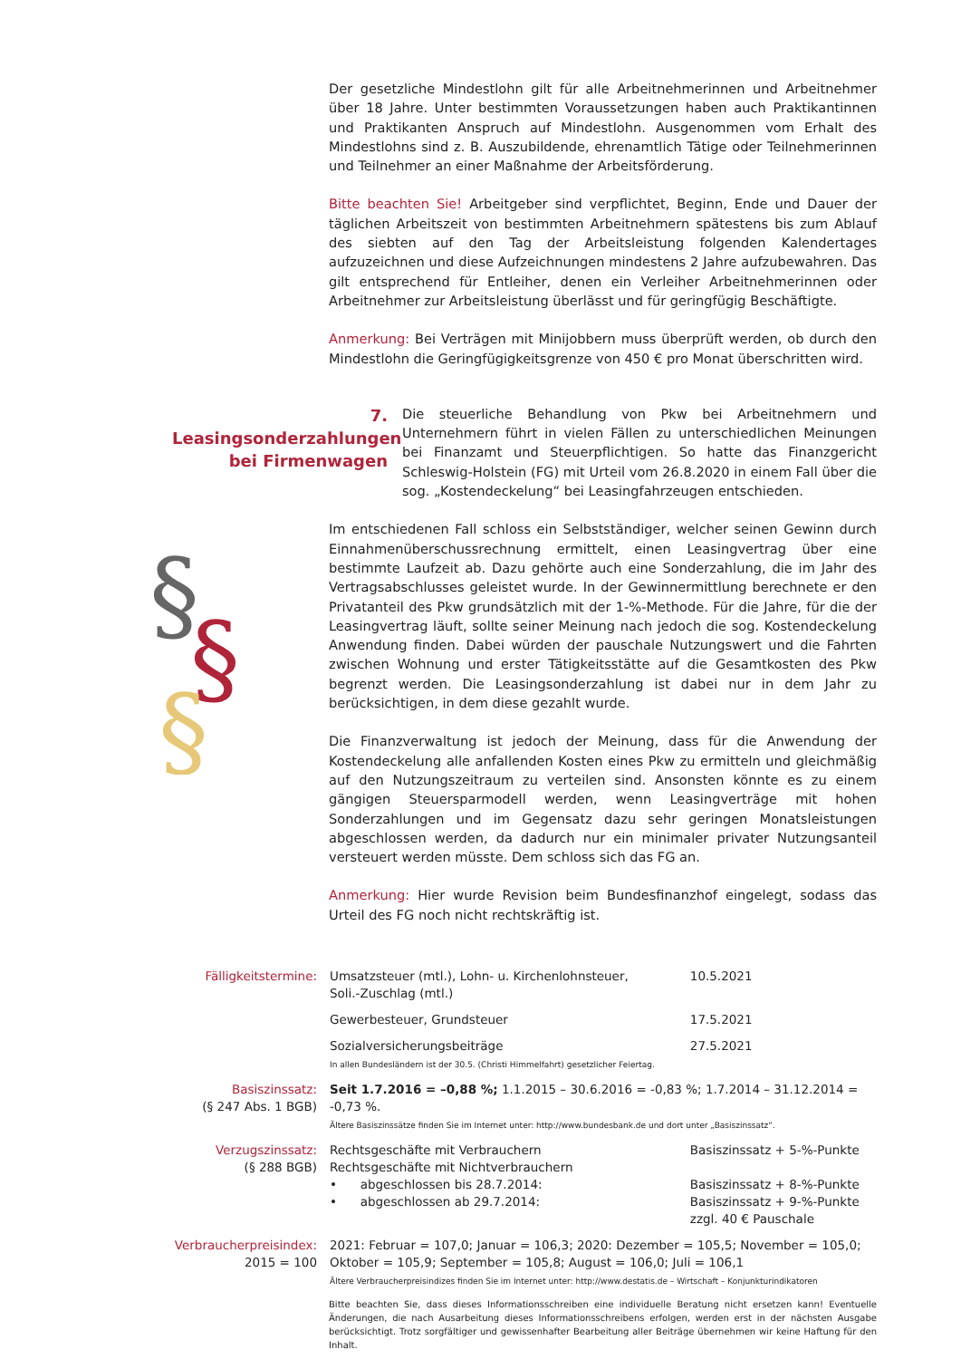Der gesetzliche Mindestlohn gilt für alle Arbeitnehmerinnen und Arbeitnehmer über 18 Jahre. Unter bestimmten Voraussetzungen haben auch Praktikantinnen und Praktikanten Anspruch auf Mindestlohn. Ausgenommen vom Erhalt des Mindestlohns sind z. B. Auszubildende, ehrenamtlich Tätige oder Teilnehmerinnen und Teilnehmer an einer Maßnahme der Arbeitsförderung.
Bitte beachten Sie! Arbeitgeber sind verpflichtet, Beginn, Ende und Dauer der täglichen Arbeitszeit von bestimmten Arbeitnehmern spätestens bis zum Ablauf des siebten auf den Tag der Arbeitsleistung folgenden Kalendertages aufzuzeichnen und diese Aufzeichnungen mindestens 2 Jahre aufzubewahren. Das gilt entsprechend für Entleiher, denen ein Verleiher Arbeitnehmerinnen oder Arbeitnehmer zur Arbeitsleistung überlässt und für geringfügig Beschäftigte.
Anmerkung: Bei Verträgen mit Minijobbern muss überprüft werden, ob durch den Mindestlohn die Geringfügigkeitsgrenze von 450 € pro Monat überschritten wird.
7. Leasingsonderzahlungen bei Firmenwagen
Die steuerliche Behandlung von Pkw bei Arbeitnehmern und Unternehmern führt in vielen Fällen zu unterschiedlichen Meinungen bei Finanzamt und Steuerpflichtigen. So hatte das Finanzgericht Schleswig-Holstein (FG) mit Urteil vom 26.8.2020 in einem Fall über die sog. „Kostendeckelung“ bei Leasingfahrzeugen entschieden.
§
§
§
Im entschiedenen Fall schloss ein Selbstständiger, welcher seinen Gewinn durch Einnahmenüberschussrechnung ermittelt, einen Leasingvertrag über eine bestimmte Laufzeit ab. Dazu gehörte auch eine Sonderzahlung, die im Jahr des Vertragsabschlusses geleistet wurde. In der Gewinnermittlung berechnete er den Privatanteil des Pkw grundsätzlich mit der 1-%-Methode. Für die Jahre, für die der Leasingvertrag läuft, sollte seiner Meinung nach jedoch die sog. Kostendeckelung Anwendung finden. Dabei würden der pauschale Nutzungswert und die Fahrten zwischen Wohnung und erster Tätigkeitsstätte auf die Gesamtkosten des Pkw begrenzt werden. Die Leasingsonderzahlung ist dabei nur in dem Jahr zu berücksichtigen, in dem diese gezahlt wurde.
Die Finanzverwaltung ist jedoch der Meinung, dass für die Anwendung der Kostendeckelung alle anfallenden Kosten eines Pkw zu ermitteln und gleichmäßig auf den Nutzungszeitraum zu verteilen sind. Ansonsten könnte es zu einem gängigen Steuersparmodell werden, wenn Leasingverträge mit hohen Sonderzahlungen und im Gegensatz dazu sehr geringen Monatsleistungen abgeschlossen werden, da dadurch nur ein minimaler privater Nutzungsanteil versteuert werden müsste. Dem schloss sich das FG an.
Anmerkung: Hier wurde Revision beim Bundesfinanzhof eingelegt, sodass das Urteil des FG noch nicht rechtskräftig ist.
| Fälligkeitstermine: | Umsatzsteuer (mtl.), Lohn- u. Kirchenlohnsteuer, Soli.-Zuschlag (mtl.) | 10.5.2021 |
| | Gewerbesteuer, Grundsteuer | 17.5.2021 |
| | Sozialversicherungsbeiträge In allen Bundesländern ist der 30.5. (Christi Himmelfahrt) gesetzlicher Feiertag. | 27.5.2021 |
| Basiszinssatz: (§ 247 Abs. 1 BGB) | Seit 1.7.2016 = –0,88 %; 1.1.2015 – 30.6.2016 = -0,83 %; 1.7.2014 – 31.12.2014 = -0,73 %. Ältere Basiszinssätze finden Sie im Internet unter: http://www.bundesbank.de und dort unter „Basiszinssatz“. | |
| Verzugszinssatz: (§ 288 BGB) | Rechtsgeschäfte mit Verbrauchern Rechtsgeschäfte mit Nichtverbrauchern • abgeschlossen bis 28.7.2014: • abgeschlossen ab 29.7.2014: | Basiszinssatz + 5-%-Punkte Basiszinssatz + 8-%-Punkte Basiszinssatz + 9-%-Punkte zzgl. 40 € Pauschale |
| Verbraucherpreisindex: 2015 = 100 | 2021: Februar = 107,0; Januar = 106,3; 2020: Dezember = 105,5; November = 105,0; Oktober = 105,9; September = 105,8; August = 106,0; Juli = 106,1 Ältere Verbraucherpreisindizes finden Sie im Internet unter: http://www.destatis.de – Wirtschaft – Konjunkturindikatoren | |
Bitte beachten Sie, dass dieses Informationsschreiben eine individuelle Beratung nicht ersetzen kann! Eventuelle Änderungen, die nach Ausarbeitung dieses Informationsschreibens erfolgen, werden erst in der nächsten Ausgabe berücksichtigt. Trotz sorgfältiger und gewissenhafter Bearbeitung aller Beiträge übernehmen wir keine Haftung für den Inhalt.